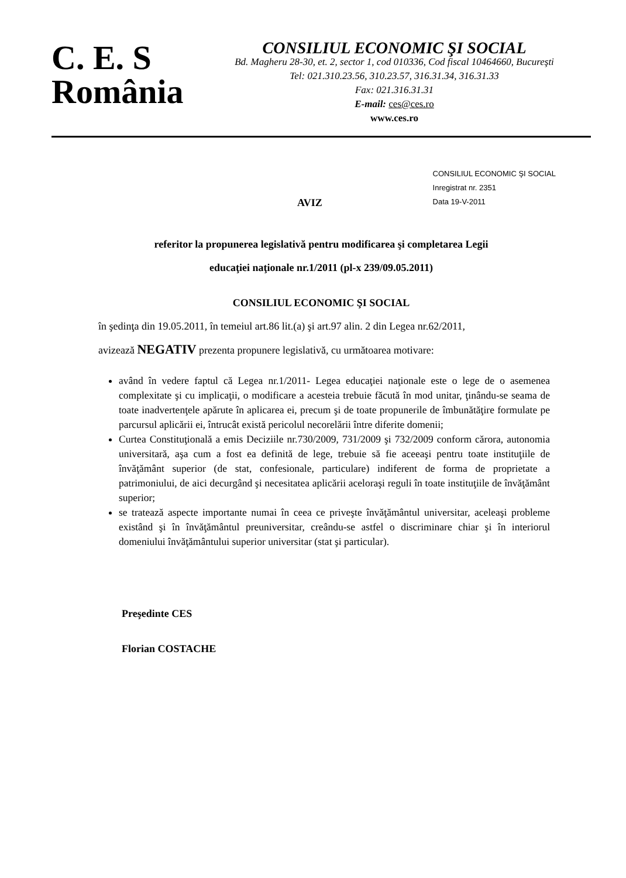C. E. S
România
CONSILIUL ECONOMIC ŞI SOCIAL
Bd. Magheru 28-30, et. 2, sector 1, cod 010336, Cod fiscal 10464660, Bucureşti
Tel: 021.310.23.56, 310.23.57, 316.31.34, 316.31.33
Fax: 021.316.31.31
E-mail: ces@ces.ro
www.ces.ro
AVIZ
CONSILIUL ECONOMIC ŞI SOCIAL
Inregistrat nr. 2351
Data 19-V-2011
referitor la propunerea legislativă pentru modificarea şi completarea Legii
educaţiei naţionale nr.1/2011 (pl-x 239/09.05.2011)
CONSILIUL ECONOMIC ŞI SOCIAL
în şedinţa din 19.05.2011, în temeiul art.86 lit.(a) şi art.97 alin. 2 din Legea nr.62/2011,
avizează NEGATIV prezenta propunere legislativă, cu următoarea motivare:
având în vedere faptul că Legea nr.1/2011- Legea educaţiei naţionale este o lege de o asemenea complexitate şi cu implicaţii, o modificare a acesteia trebuie făcută în mod unitar, ţinându-se seama de toate inadvertenţele apărute în aplicarea ei, precum şi de toate propunerile de îmbunătăţire formulate pe parcursul aplicării ei, întrucât există pericolul necorelării între diferite domenii;
Curtea Constituţională a emis Deciziile nr.730/2009, 731/2009 şi 732/2009 conform cărora, autonomia universitară, aşa cum a fost ea definită de lege, trebuie să fie aceeaşi pentru toate instituţiile de învăţământ superior (de stat, confesionale, particulare) indiferent de forma de proprietate a patrimoniului, de aici decurgând şi necesitatea aplicării aceloraşi reguli în toate instituţiile de învăţământ superior;
se tratează aspecte importante numai în ceea ce priveşte învăţământul universitar, aceleaşi probleme existând şi în învăţământul preuniversitar, creându-se astfel o discriminare chiar şi în interiorul domeniului învăţământului superior universitar (stat şi particular).
Preşedinte CES
Florian COSTACHE